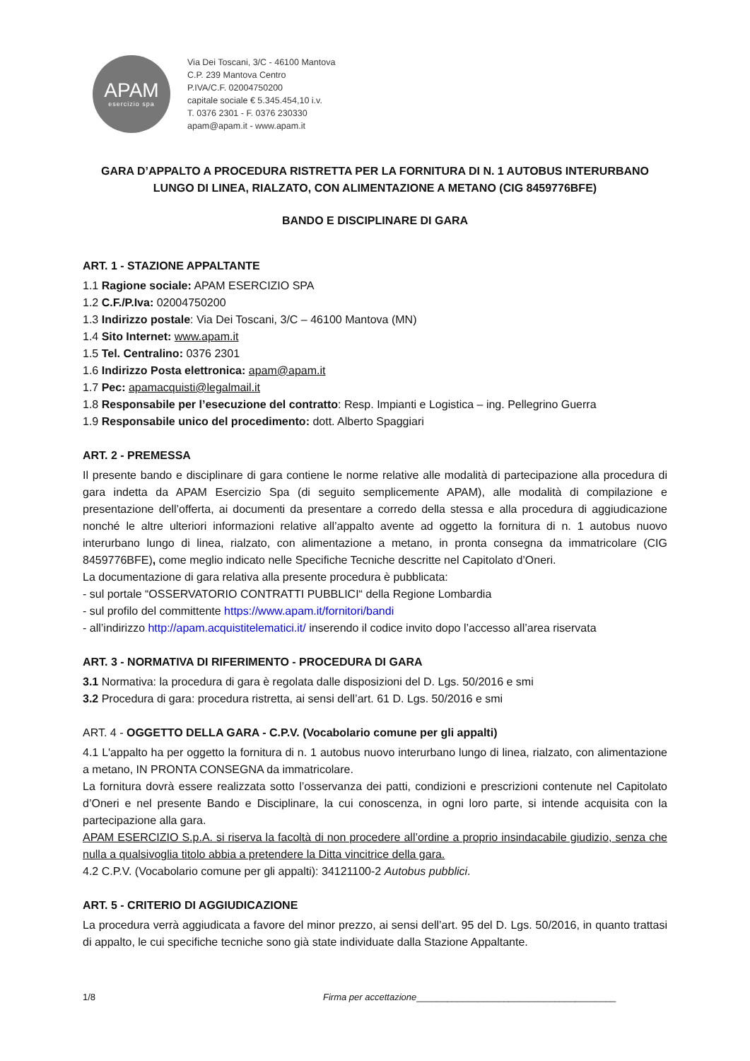APAM
esercizio spa
Via Dei Toscani, 3/C - 46100 Mantova
C.P. 239 Mantova Centro
P.IVA/C.F. 02004750200
capitale sociale € 5.345.454,10 i.v.
T. 0376 2301 - F. 0376 230330
apam@apam.it - www.apam.it
GARA D’APPALTO A PROCEDURA RISTRETTA PER LA FORNITURA DI N. 1 AUTOBUS INTERURBANO LUNGO DI LINEA, RIALZATO, CON ALIMENTAZIONE A METANO (CIG 8459776BFE)
BANDO E DISCIPLINARE DI GARA
ART. 1 - STAZIONE APPALTANTE
1.1 Ragione sociale: APAM ESERCIZIO SPA
1.2 C.F./P.Iva: 02004750200
1.3 Indirizzo postale: Via Dei Toscani, 3/C – 46100 Mantova (MN)
1.4 Sito Internet: www.apam.it
1.5 Tel. Centralino: 0376 2301
1.6 Indirizzo Posta elettronica: apam@apam.it
1.7 Pec: apamacquisti@legalmail.it
1.8 Responsabile per l’esecuzione del contratto: Resp. Impianti e Logistica – ing. Pellegrino Guerra
1.9 Responsabile unico del procedimento: dott. Alberto Spaggiari
ART. 2 - PREMESSA
Il presente bando e disciplinare di gara contiene le norme relative alle modalità di partecipazione alla procedura di gara indetta da APAM Esercizio Spa (di seguito semplicemente APAM), alle modalità di compilazione e presentazione dell’offerta, ai documenti da presentare a corredo della stessa e alla procedura di aggiudicazione nonché le altre ulteriori informazioni relative all’appalto avente ad oggetto la fornitura di n. 1 autobus nuovo interurbano lungo di linea, rialzato, con alimentazione a metano, in pronta consegna da immatricolare (CIG 8459776BFE), come meglio indicato nelle Specifiche Tecniche descritte nel Capitolato d’Oneri.
La documentazione di gara relativa alla presente procedura è pubblicata:
- sul portale “OSSERVATORIO CONTRATTI PUBBLICI“ della Regione Lombardia
- sul profilo del committente https://www.apam.it/fornitori/bandi
- all’indirizzo http://apam.acquistitelematici.it/ inserendo il codice invito dopo l’accesso all’area riservata
ART. 3 - NORMATIVA DI RIFERIMENTO - PROCEDURA DI GARA
3.1 Normativa: la procedura di gara è regolata dalle disposizioni del D. Lgs. 50/2016 e smi
3.2 Procedura di gara: procedura ristretta, ai sensi dell’art. 61 D. Lgs. 50/2016 e smi
ART. 4 - OGGETTO DELLA GARA - C.P.V. (Vocabolario comune per gli appalti)
4.1 L'appalto ha per oggetto la fornitura di n. 1 autobus nuovo interurbano lungo di linea, rialzato, con alimentazione a metano, IN PRONTA CONSEGNA da immatricolare.
La fornitura dovrà essere realizzata sotto l’osservanza dei patti, condizioni e prescrizioni contenute nel Capitolato d’Oneri e nel presente Bando e Disciplinare, la cui conoscenza, in ogni loro parte, si intende acquisita con la partecipazione alla gara.
APAM ESERCIZIO S.p.A. si riserva la facoltà di non procedere all’ordine a proprio insindacabile giudizio, senza che nulla a qualsivoglia titolo abbia a pretendere la Ditta vincitrice della gara.
4.2 C.P.V. (Vocabolario comune per gli appalti): 34121100-2 Autobus pubblici.
ART. 5 - CRITERIO DI AGGIUDICAZIONE
La procedura verrà aggiudicata a favore del minor prezzo, ai sensi dell’art. 95 del D. Lgs. 50/2016, in quanto trattasi di appalto, le cui specifiche tecniche sono già state individuate dalla Stazione Appaltante.
1/8 Firma per accettazione _______________________________________